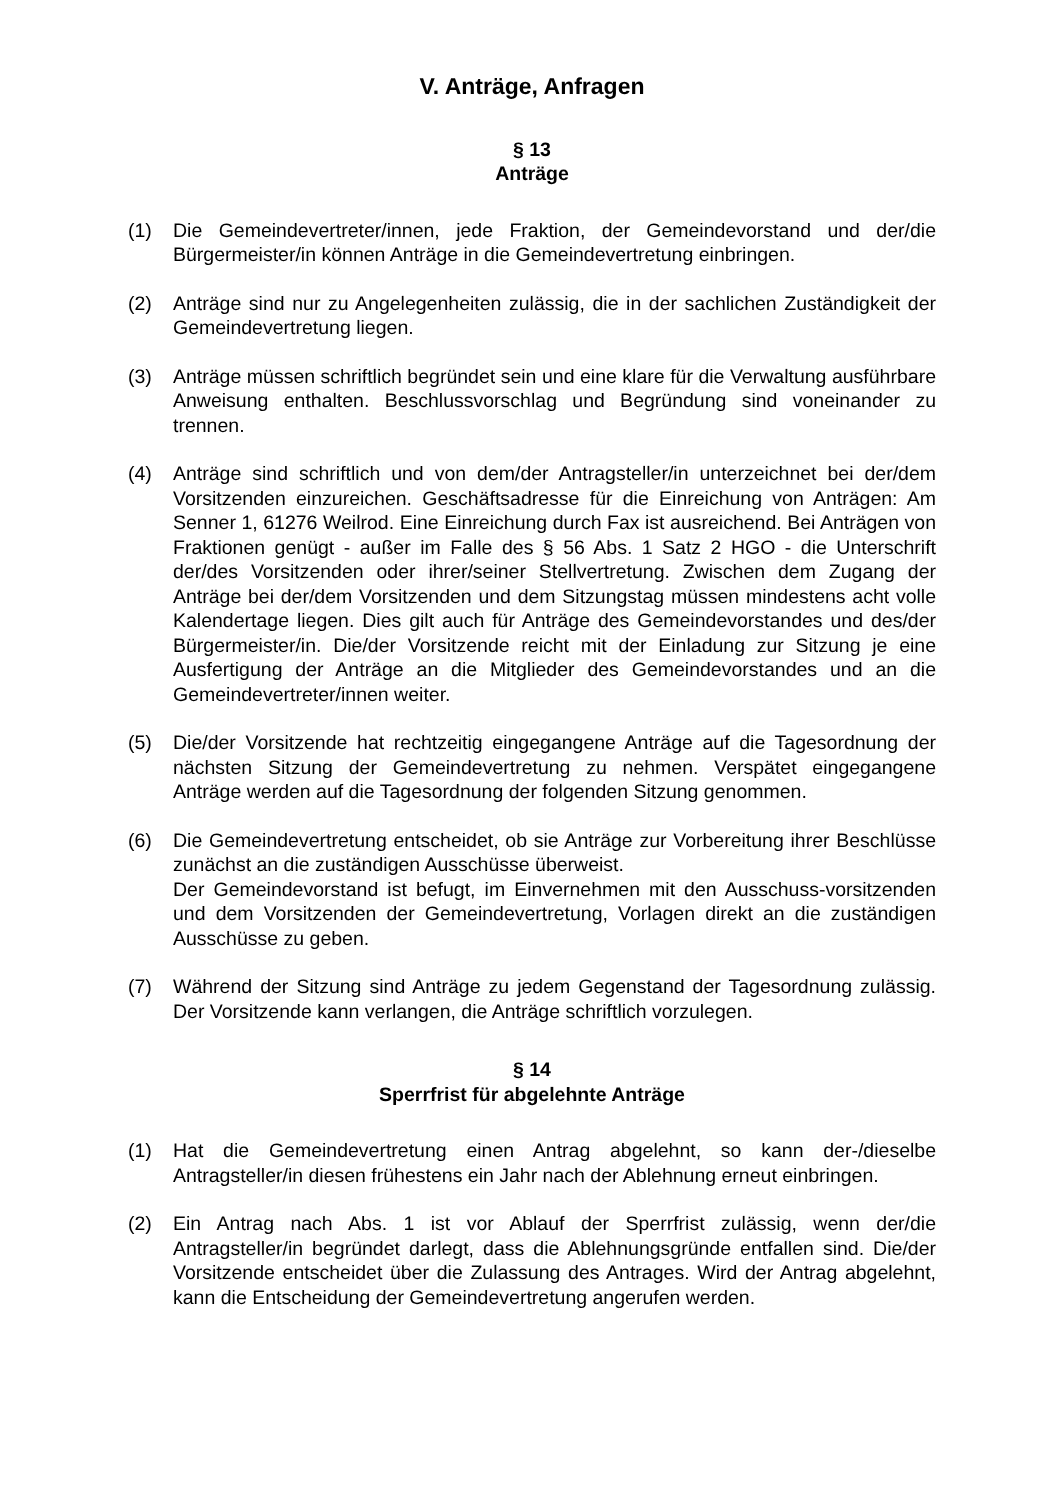V. Anträge, Anfragen
§ 13
Anträge
(1) Die Gemeindevertreter/innen, jede Fraktion, der Gemeindevorstand und der/die Bürgermeister/in können Anträge in die Gemeindevertretung einbringen.
(2) Anträge sind nur zu Angelegenheiten zulässig, die in der sachlichen Zuständigkeit der Gemeindevertretung liegen.
(3) Anträge müssen schriftlich begründet sein und eine klare für die Verwaltung ausführbare Anweisung enthalten. Beschlussvorschlag und Begründung sind voneinander zu trennen.
(4) Anträge sind schriftlich und von dem/der Antragsteller/in unterzeichnet bei der/dem Vorsitzenden einzureichen. Geschäftsadresse für die Einreichung von Anträgen: Am Senner 1, 61276 Weilrod. Eine Einreichung durch Fax ist ausreichend. Bei Anträgen von Fraktionen genügt - außer im Falle des § 56 Abs. 1 Satz 2 HGO - die Unterschrift der/des Vorsitzenden oder ihrer/seiner Stellvertretung. Zwischen dem Zugang der Anträge bei der/dem Vorsitzenden und dem Sitzungstag müssen mindestens acht volle Kalendertage liegen. Dies gilt auch für Anträge des Gemeindevorstandes und des/der Bürgermeister/in. Die/der Vorsitzende reicht mit der Einladung zur Sitzung je eine Ausfertigung der Anträge an die Mitglieder des Gemeindevorstandes und an die Gemeindevertreter/innen weiter.
(5) Die/der Vorsitzende hat rechtzeitig eingegangene Anträge auf die Tagesordnung der nächsten Sitzung der Gemeindevertretung zu nehmen. Verspätet eingegangene Anträge werden auf die Tagesordnung der folgenden Sitzung genommen.
(6) Die Gemeindevertretung entscheidet, ob sie Anträge zur Vorbereitung ihrer Beschlüsse zunächst an die zuständigen Ausschüsse überweist.
Der Gemeindevorstand ist befugt, im Einvernehmen mit den Ausschuss-vorsitzenden und dem Vorsitzenden der Gemeindevertretung, Vorlagen direkt an die zuständigen Ausschüsse zu geben.
(7) Während der Sitzung sind Anträge zu jedem Gegenstand der Tagesordnung zulässig. Der Vorsitzende kann verlangen, die Anträge schriftlich vorzulegen.
§ 14
Sperrfrist für abgelehnte Anträge
(1) Hat die Gemeindevertretung einen Antrag abgelehnt, so kann der-/dieselbe Antragsteller/in diesen frühestens ein Jahr nach der Ablehnung erneut einbringen.
(2) Ein Antrag nach Abs. 1 ist vor Ablauf der Sperrfrist zulässig, wenn der/die Antragsteller/in begründet darlegt, dass die Ablehnungsgründe entfallen sind. Die/der Vorsitzende entscheidet über die Zulassung des Antrages. Wird der Antrag abgelehnt, kann die Entscheidung der Gemeindevertretung angerufen werden.